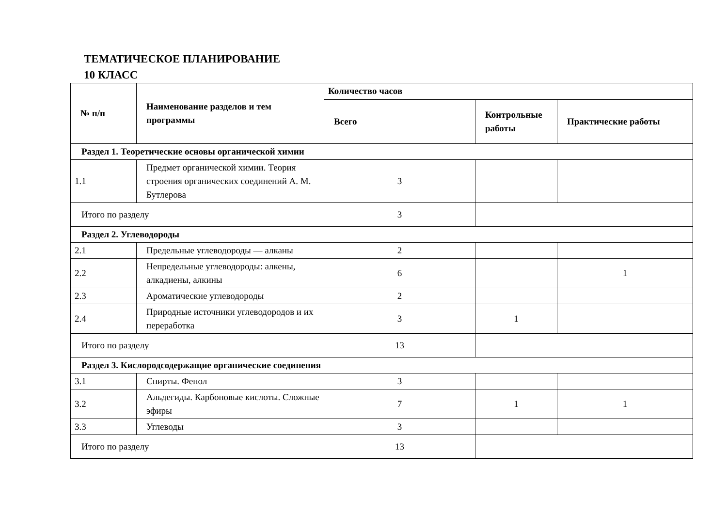ТЕМАТИЧЕСКОЕ ПЛАНИРОВАНИЕ
10 КЛАСС
| № п/п | Наименование разделов и тем программы | Количество часов | | |
| --- | --- | --- | --- | --- |
| | | Всего | Контрольные работы | Практические работы |
| Раздел 1. Теоретические основы органической химии | | | | |
| 1.1 | Предмет органической химии. Теория строения органических соединений А. М. Бутлерова | 3 | | |
| Итого по разделу | | 3 | | |
| Раздел 2. Углеводороды | | | | |
| 2.1 | Предельные углеводороды — алканы | 2 | | |
| 2.2 | Непредельные углеводороды: алкены, алкадиены, алкины | 6 | | 1 |
| 2.3 | Ароматические углеводороды | 2 | | |
| 2.4 | Природные источники углеводородов и их переработка | 3 | 1 | |
| Итого по разделу | | 13 | | |
| Раздел 3. Кислородсодержащие органические соединения | | | | |
| 3.1 | Спирты. Фенол | 3 | | |
| 3.2 | Альдегиды. Карбоновые кислоты. Сложные эфиры | 7 | 1 | 1 |
| 3.3 | Углеводы | 3 | | |
| Итого по разделу | | 13 | | |